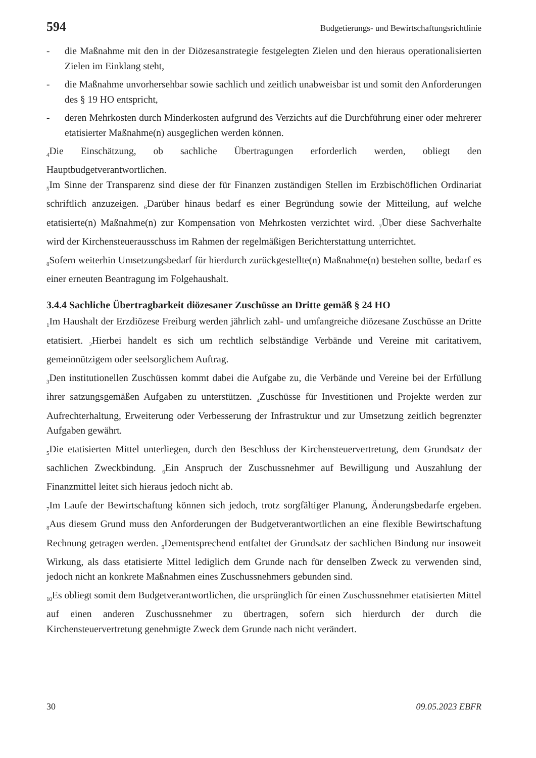594 Budgetierungs- und Bewirtschaftungsrichtlinie
- die Maßnahme mit den in der Diözesanstrategie festgelegten Zielen und den hieraus operationalisierten Zielen im Einklang steht,
- die Maßnahme unvorhersehbar sowie sachlich und zeitlich unabweisbar ist und somit den Anforderungen des § 19 HO entspricht,
- deren Mehrkosten durch Minderkosten aufgrund des Verzichts auf die Durchführung einer oder mehrerer etatisierter Maßnahme(n) ausgeglichen werden können.
<sub>4</sub>Die Einschätzung, ob sachliche Übertragungen erforderlich werden, obliegt den Hauptbudgetverantwortlichen.
<sub>5</sub>Im Sinne der Transparenz sind diese der für Finanzen zuständigen Stellen im Erzbischöflichen Ordinariat schriftlich anzuzeigen. <sub>6</sub>Darüber hinaus bedarf es einer Begründung sowie der Mitteilung, auf welche etatisierte(n) Maßnahme(n) zur Kompensation von Mehrkosten verzichtet wird. <sub>7</sub>Über diese Sachverhalte wird der Kirchensteuerausschuss im Rahmen der regelmäßigen Berichterstattung unterrichtet.
<sub>8</sub>Sofern weiterhin Umsetzungsbedarf für hierdurch zurückgestellte(n) Maßnahme(n) bestehen sollte, bedarf es einer erneuten Beantragung im Folgehaushalt.
3.4.4 Sachliche Übertragbarkeit diözesaner Zuschüsse an Dritte gemäß § 24 HO
<sub>1</sub>Im Haushalt der Erzdiözese Freiburg werden jährlich zahl- und umfangreiche diözesane Zuschüsse an Dritte etatisiert. <sub>2</sub>Hierbei handelt es sich um rechtlich selbständige Verbände und Vereine mit caritativem, gemeinnützigem oder seelsorglichem Auftrag.
<sub>3</sub>Den institutionellen Zuschüssen kommt dabei die Aufgabe zu, die Verbände und Vereine bei der Erfüllung ihrer satzungsgemäßen Aufgaben zu unterstützen. <sub>4</sub>Zuschüsse für Investitionen und Projekte werden zur Aufrechterhaltung, Erweiterung oder Verbesserung der Infrastruktur und zur Umsetzung zeitlich begrenzter Aufgaben gewährt.
<sub>5</sub>Die etatisierten Mittel unterliegen, durch den Beschluss der Kirchensteuervertretung, dem Grundsatz der sachlichen Zweckbindung. <sub>6</sub>Ein Anspruch der Zuschussnehmer auf Bewilligung und Auszahlung der Finanzmittel leitet sich hieraus jedoch nicht ab.
<sub>7</sub>Im Laufe der Bewirtschaftung können sich jedoch, trotz sorgfältiger Planung, Änderungsbedarfe ergeben. <sub>8</sub>Aus diesem Grund muss den Anforderungen der Budgetverantwortlichen an eine flexible Bewirtschaftung Rechnung getragen werden. <sub>9</sub>Dementsprechend entfaltet der Grundsatz der sachlichen Bindung nur insoweit Wirkung, als dass etatisierte Mittel lediglich dem Grunde nach für denselben Zweck zu verwenden sind, jedoch nicht an konkrete Maßnahmen eines Zuschussnehmers gebunden sind.
<sub>10</sub>Es obliegt somit dem Budgetverantwortlichen, die ursprünglich für einen Zuschussnehmer etatisierten Mittel auf einen anderen Zuschussnehmer zu übertragen, sofern sich hierdurch der durch die Kirchensteuervertretung genehmigte Zweck dem Grunde nach nicht verändert.
30 09.05.2023 EBFR